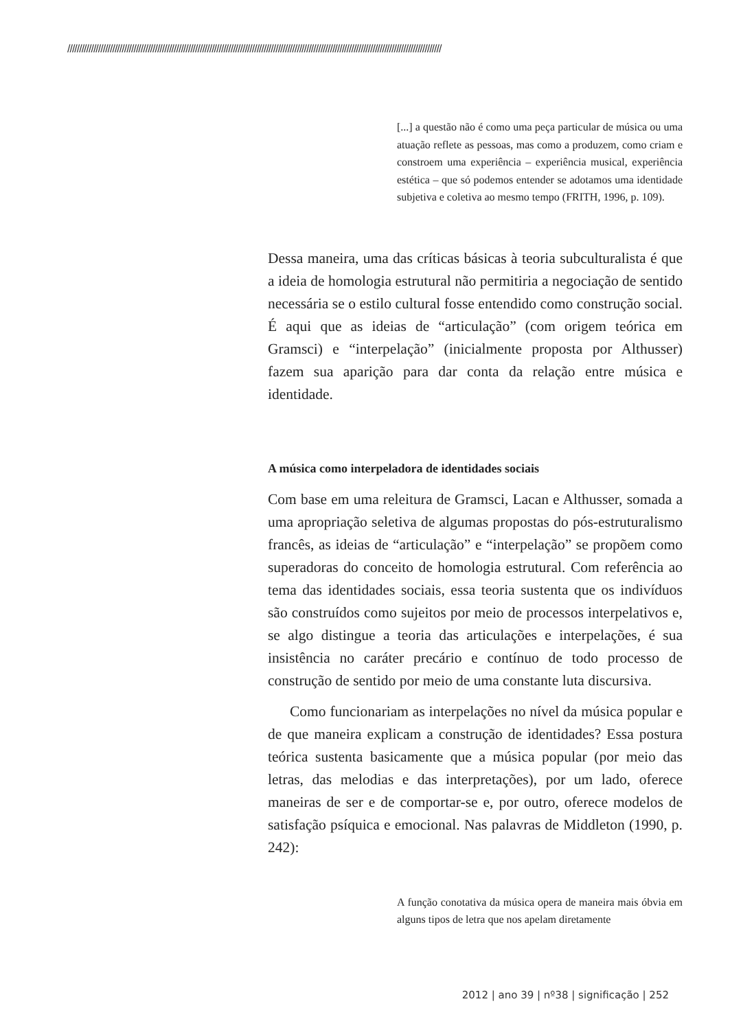//////////////////////////////////////////////////////////////////////////////////////////////////////////////////////////////////////////////////////////////
[...] a questão não é como uma peça particular de música ou uma atuação reflete as pessoas, mas como a produzem, como criam e constroem uma experiência – experiência musical, experiência estética – que só podemos entender se adotamos uma identidade subjetiva e coletiva ao mesmo tempo (FRITH, 1996, p. 109).
Dessa maneira, uma das críticas básicas à teoria subculturalista é que a ideia de homologia estrutural não permitiria a negociação de sentido necessária se o estilo cultural fosse entendido como construção social. É aqui que as ideias de “articulação” (com origem teórica em Gramsci) e “interpelação” (inicialmente proposta por Althusser) fazem sua aparição para dar conta da relação entre música e identidade.
A música como interpeladora de identidades sociais
Com base em uma releitura de Gramsci, Lacan e Althusser, somada a uma apropriação seletiva de algumas propostas do pós-estruturalismo francês, as ideias de “articulação” e “interpelação” se propõem como superadoras do conceito de homologia estrutural. Com referência ao tema das identidades sociais, essa teoria sustenta que os indivíduos são construídos como sujeitos por meio de processos interpelativos e, se algo distingue a teoria das articulações e interpelações, é sua insistência no caráter precário e contínuo de todo processo de construção de sentido por meio de uma constante luta discursiva.
Como funcionariam as interpelações no nível da música popular e de que maneira explicam a construção de identidades? Essa postura teórica sustenta basicamente que a música popular (por meio das letras, das melodias e das interpretações), por um lado, oferece maneiras de ser e de comportar-se e, por outro, oferece modelos de satisfação psíquica e emocional. Nas palavras de Middleton (1990, p. 242):
A função conotativa da música opera de maneira mais óbvia em alguns tipos de letra que nos apelam diretamente
2012 | ano 39 | nº38 | significação | 252